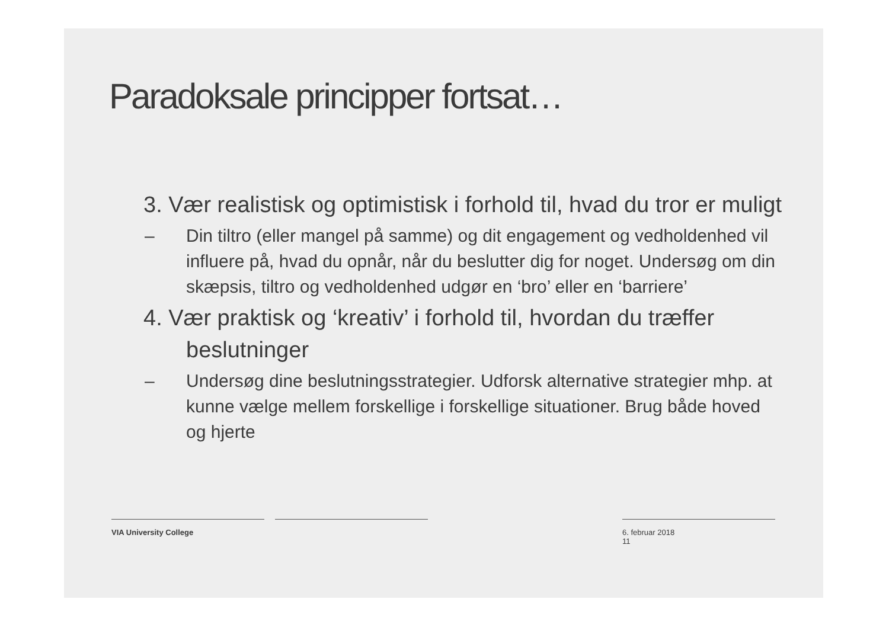Paradoksale principper fortsat…
3. Vær realistisk og optimistisk i forhold til, hvad du tror er muligt
– Din tiltro (eller mangel på samme) og dit engagement og vedholdenhed vil influere på, hvad du opnår, når du beslutter dig for noget. Undersøg om din skæpsis, tiltro og vedholdenhed udgør en ‘bro’ eller en ‘barriere’
4. Vær praktisk og ‘kreativ’ i forhold til, hvordan du træffer beslutninger
– Undersøg dine beslutningsstrategier. Udforsk alternative strategier mhp. at kunne vælge mellem forskellige i forskellige situationer. Brug både hoved og hjerte
VIA University College 6. februar 2018
11